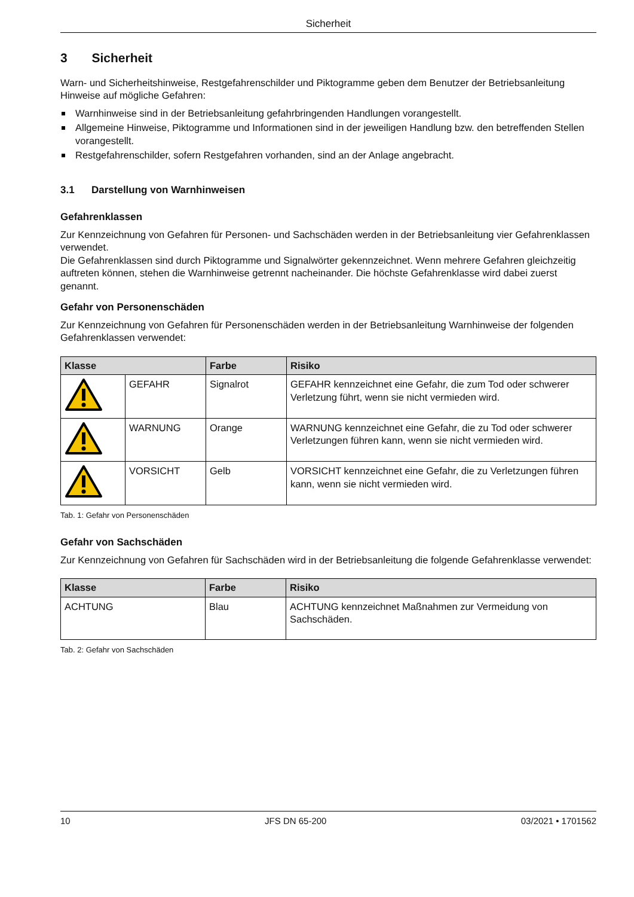Sicherheit
3 Sicherheit
Warn- und Sicherheitshinweise, Restgefahrenschilder und Piktogramme geben dem Benutzer der Betriebsanlei­tung Hinweise auf mögliche Gefahren:
Warnhinweise sind in der Betriebsanleitung gefahrbringenden Handlungen vorangestellt.
Allgemeine Hinweise, Piktogramme und Informationen sind in der jeweiligen Handlung bzw. den betreffenden Stellen vorangestellt.
Restgefahrenschilder, sofern Restgefahren vorhanden, sind an der Anlage angebracht.
3.1 Darstellung von Warnhinweisen
Gefahrenklassen
Zur Kennzeichnung von Gefahren für Personen- und Sachschäden werden in der Betriebsanleitung vier Gefah­renklassen verwendet.
Die Gefahrenklassen sind durch Piktogramme und Signalwörter gekennzeichnet. Wenn mehrere Gefahren gleich­zeitig auftreten können, stehen die Warnhinweise getrennt nacheinander. Die höchste Gefahrenklasse wird dabei zuerst genannt.
Gefahr von Personenschäden
Zur Kennzeichnung von Gefahren für Personenschäden werden in der Betriebsanleitung Warnhinweise der fol­genden Gefahrenklassen verwendet:
| Klasse | | Farbe | Risiko |
| --- | --- | --- | --- |
| | GEFAHR | Signalrot | GEFAHR kennzeichnet eine Gefahr, die zum Tod oder schwerer Verletzung führt, wenn sie nicht vermieden wird. |
| | WARNUNG | Orange | WARNUNG kennzeichnet eine Gefahr, die zu Tod oder schwerer Verletzungen führen kann, wenn sie nicht vermieden wird. |
| | VORSICHT | Gelb | VORSICHT kennzeichnet eine Gefahr, die zu Verletzungen füh­ren kann, wenn sie nicht vermieden wird. |
Tab. 1: Gefahr von Personenschäden
Gefahr von Sachschäden
Zur Kennzeichnung von Gefahren für Sachschäden wird in der Betriebsanleitung die folgende Gefahrenklasse verwendet:
| Klasse | Farbe | Risiko |
| --- | --- | --- |
| ACHTUNG | Blau | ACHTUNG kennzeichnet Maßnahmen zur Vermeidung von Sachschäden. |
Tab. 2: Gefahr von Sachschäden
10 JFS DN 65-200 03/2021 • 1701562